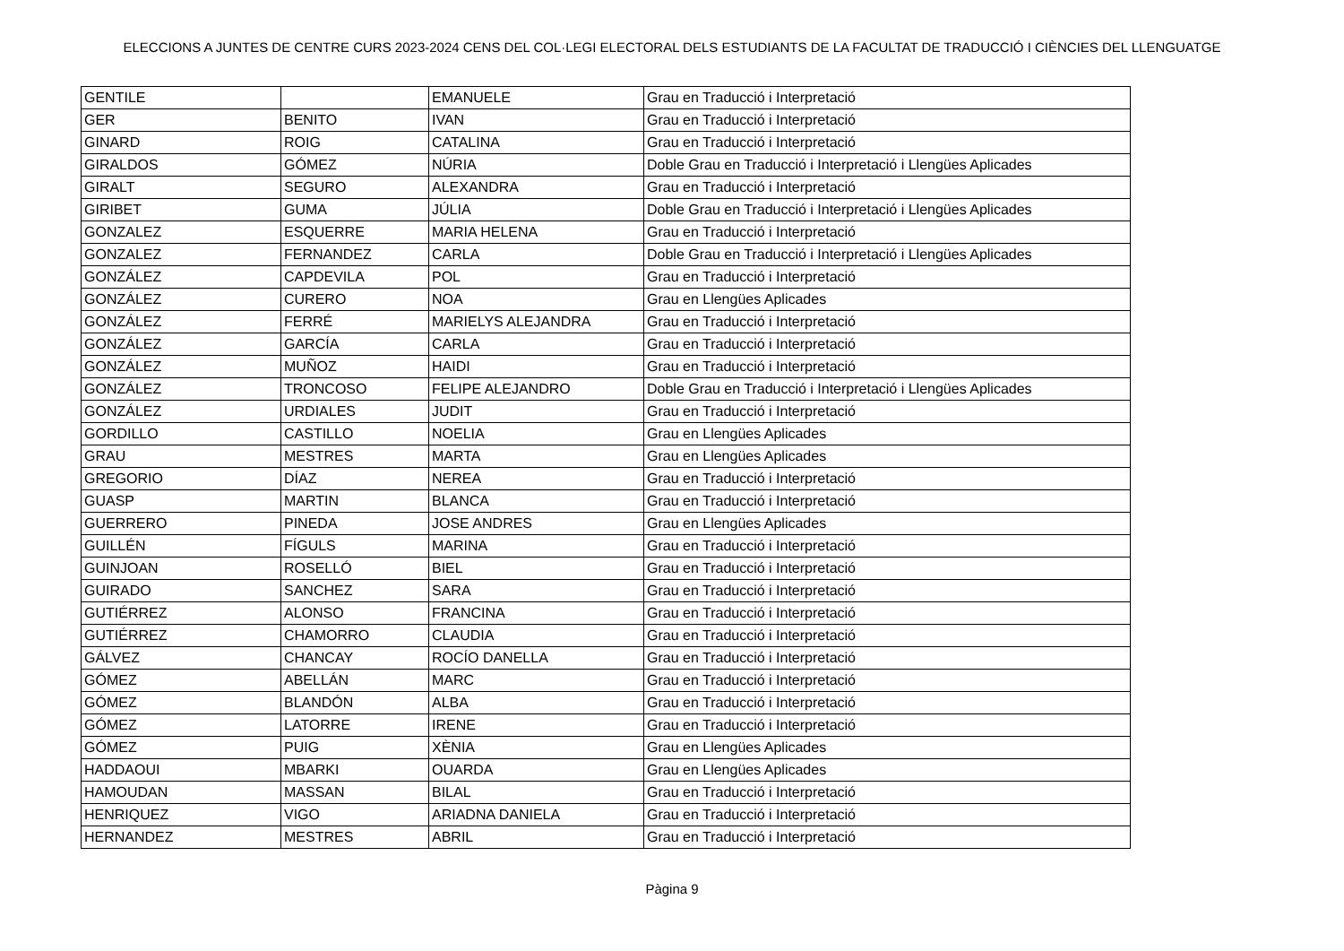ELECCIONS A JUNTES DE CENTRE CURS 2023-2024 CENS DEL COL·LEGI ELECTORAL DELS ESTUDIANTS DE LA FACULTAT DE TRADUCCIÓ I CIÈNCIES DEL LLENGUATGE
| GENTILE | | EMANUELE | Grau en Traducció i Interpretació |
| GER | BENITO | IVAN | Grau en Traducció i Interpretació |
| GINARD | ROIG | CATALINA | Grau en Traducció i Interpretació |
| GIRALDOS | GÓMEZ | NÚRIA | Doble Grau en Traducció i Interpretació i Llengües Aplicades |
| GIRALT | SEGURO | ALEXANDRA | Grau en Traducció i Interpretació |
| GIRIBET | GUMA | JÚLIA | Doble Grau en Traducció i Interpretació i Llengües Aplicades |
| GONZALEZ | ESQUERRE | MARIA HELENA | Grau en Traducció i Interpretació |
| GONZALEZ | FERNANDEZ | CARLA | Doble Grau en Traducció i Interpretació i Llengües Aplicades |
| GONZÁLEZ | CAPDEVILA | POL | Grau en Traducció i Interpretació |
| GONZÁLEZ | CURERO | NOA | Grau en Llengües Aplicades |
| GONZÁLEZ | FERRÉ | MARIELYS ALEJANDRA | Grau en Traducció i Interpretació |
| GONZÁLEZ | GARCÍA | CARLA | Grau en Traducció i Interpretació |
| GONZÁLEZ | MUÑOZ | HAIDI | Grau en Traducció i Interpretació |
| GONZÁLEZ | TRONCOSO | FELIPE ALEJANDRO | Doble Grau en Traducció i Interpretació i Llengües Aplicades |
| GONZÁLEZ | URDIALES | JUDIT | Grau en Traducció i Interpretació |
| GORDILLO | CASTILLO | NOELIA | Grau en Llengües Aplicades |
| GRAU | MESTRES | MARTA | Grau en Llengües Aplicades |
| GREGORIO | DÍAZ | NEREA | Grau en Traducció i Interpretació |
| GUASP | MARTIN | BLANCA | Grau en Traducció i Interpretació |
| GUERRERO | PINEDA | JOSE ANDRES | Grau en Llengües Aplicades |
| GUILLÉN | FÍGULS | MARINA | Grau en Traducció i Interpretació |
| GUINJOAN | ROSELLÓ | BIEL | Grau en Traducció i Interpretació |
| GUIRADO | SANCHEZ | SARA | Grau en Traducció i Interpretació |
| GUTIÉRREZ | ALONSO | FRANCINA | Grau en Traducció i Interpretació |
| GUTIÉRREZ | CHAMORRO | CLAUDIA | Grau en Traducció i Interpretació |
| GÁLVEZ | CHANCAY | ROCÍO DANELLA | Grau en Traducció i Interpretació |
| GÓMEZ | ABELLÁN | MARC | Grau en Traducció i Interpretació |
| GÓMEZ | BLANDÓN | ALBA | Grau en Traducció i Interpretació |
| GÓMEZ | LATORRE | IRENE | Grau en Traducció i Interpretació |
| GÓMEZ | PUIG | XÈNIA | Grau en Llengües Aplicades |
| HADDAOUI | MBARKI | OUARDA | Grau en Llengües Aplicades |
| HAMOUDAN | MASSAN | BILAL | Grau en Traducció i Interpretació |
| HENRIQUEZ | VIGO | ARIADNA DANIELA | Grau en Traducció i Interpretació |
| HERNANDEZ | MESTRES | ABRIL | Grau en Traducció i Interpretació |
Pàgina 9